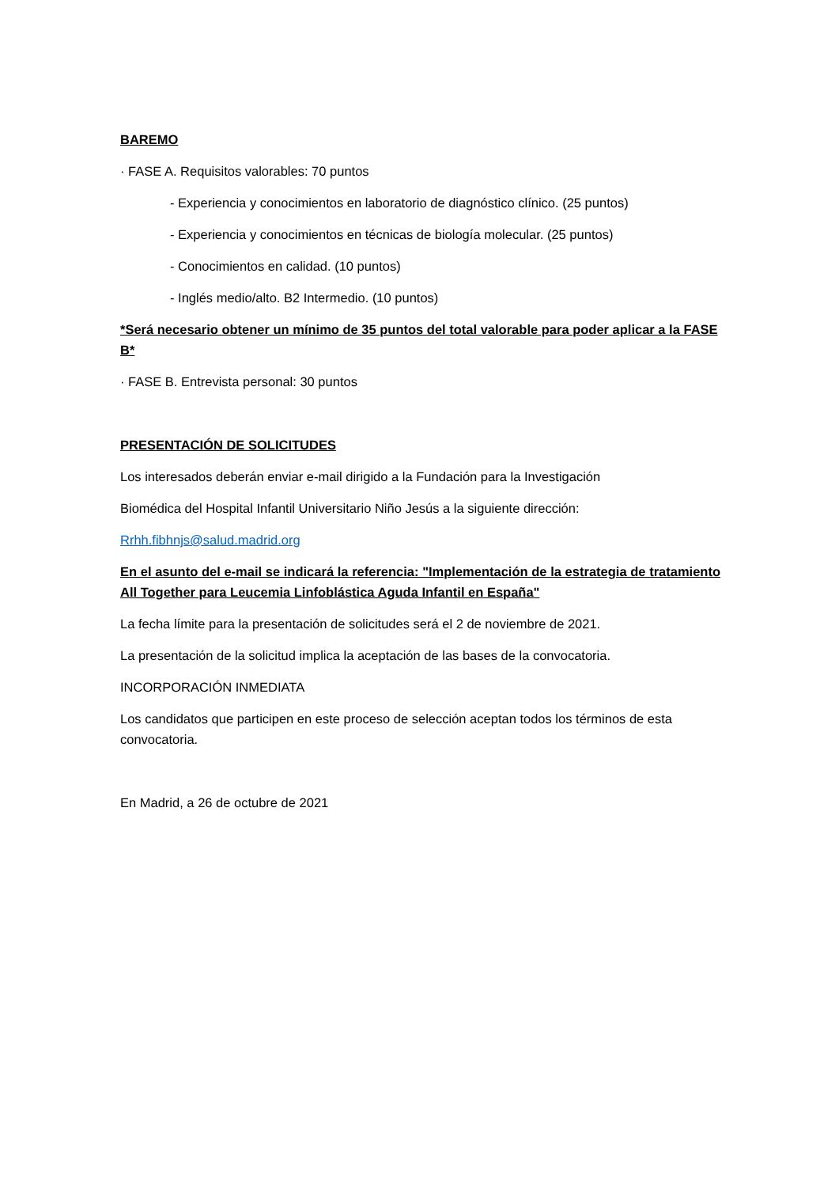BAREMO
· FASE A. Requisitos valorables: 70 puntos
- Experiencia y conocimientos en laboratorio de diagnóstico clínico. (25 puntos)
- Experiencia y conocimientos en técnicas de biología molecular. (25 puntos)
- Conocimientos en calidad. (10 puntos)
- Inglés medio/alto. B2 Intermedio. (10 puntos)
*Será necesario obtener un mínimo de 35 puntos del total valorable para poder aplicar a la FASE B*
· FASE B. Entrevista personal: 30 puntos
PRESENTACIÓN DE SOLICITUDES
Los interesados deberán enviar e-mail dirigido a la Fundación para la Investigación
Biomédica del Hospital Infantil Universitario Niño Jesús a la siguiente dirección:
Rrhh.fibhnjs@salud.madrid.org
En el asunto del e-mail se indicará la referencia: "Implementación de la estrategia de tratamiento All Together para Leucemia Linfoblástica Aguda Infantil en España"
La fecha límite para la presentación de solicitudes será el 2 de noviembre de 2021.
La presentación de la solicitud implica la aceptación de las bases de la convocatoria.
INCORPORACIÓN INMEDIATA
Los candidatos que participen en este proceso de selección aceptan todos los términos de esta convocatoria.
En Madrid, a 26 de octubre de 2021